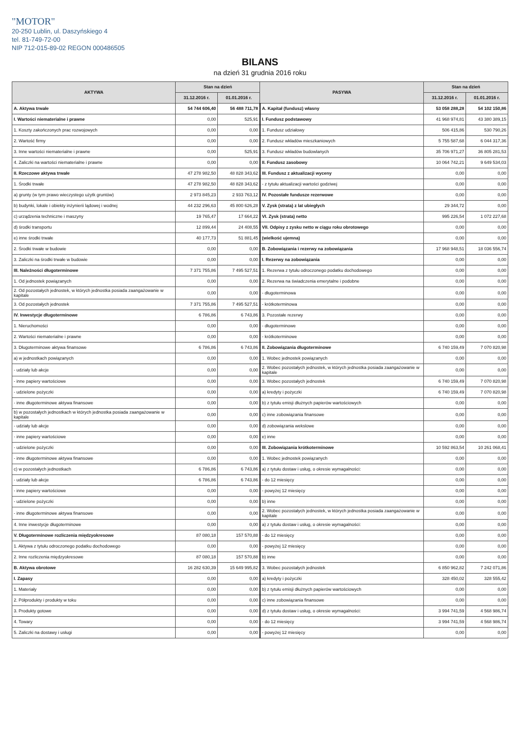"MOTOR"
20-250 Lublin, ul. Daszyńskiego 4
tel. 81-749-72-00
NIP 712-015-89-02 REGON 000486505
BILANS
na dzień 31 grudnia 2016 roku
| AKTYWA | Stan na dzień | | PASYWA | Stan na dzień | |
| --- | --- | --- | --- | --- | --- |
| | 31.12.2016 r. | 01.01.2016 r. | | 31.12.2016 r. | 01.01.2016 r. |
| A. Aktywa trwałe | 54 744 606,40 | 56 488 711,78 | A. Kapitał (fundusz) własny | 53 058 288,28 | 54 102 150,86 |
| I. Wartości niematerialne i prawne | 0,00 | 525,91 | I. Fundusz podstawowy | 41 968 974,81 | 43 380 389,15 |
| 1. Koszty zakończonych prac rozwojowych | 0,00 | 0,00 | 1. Fundusz udziałowy | 506 415,86 | 530 790,26 |
| 2. Wartość firmy | 0,00 | 0,00 | 2. Fundusz wkładów mieszkaniowych | 5 755 587,68 | 6 044 317,36 |
| 3. Inne wartości niematerialne i prawne | 0,00 | 525,91 | 3. Fundusz wkładów budowlanych | 35 706 971,27 | 36 805 281,53 |
| 4. Zaliczki na wartości niematerialne i prawne | 0,00 | 0,00 | II. Fundusz zasobowy | 10 064 742,21 | 9 649 534,03 |
| II. Rzeczowe aktywa trwałe | 47 278 982,50 | 48 828 343,62 | III. Fundusz z aktualizacji wyceny | 0,00 | 0,00 |
| 1. Środki trwałe | 47 278 982,50 | 48 828 343,62 | - z tytułu aktualizacji wartości godziwej | 0,00 | 0,00 |
| a) grunty (w tym prawo wieczystego użytk gruntów) | 2 973 845,23 | 2 933 763,12 | IV. Pozostałe fundusze rezerwowe | 0,00 | 0,00 |
| b) budynki, lokale i obiekty inżynierii lądowej i wodnej | 44 232 296,63 | 45 800 626,28 | V. Zysk (strata) z lat ubiegłych | 29 344,72 | 0,00 |
| c) urządzenia techniczne i maszyny | 19 765,47 | 17 664,22 | VI. Zysk (strata) netto | 995 226,54 | 1 072 227,68 |
| d) środki transportu | 12 899,44 | 24 408,55 | VII. Odpisy z zysku netto w ciągu roku obrotowego | 0,00 | 0,00 |
| e) inne środki trwałe | 40 177,73 | 51 881,45 | (wielkość ujemna) | 0,00 | 0,00 |
| 2. Środki trwałe w budowie | 0,00 | 0,00 | B. Zobowiązania i rezerwy na zobowiązania | 17 968 948,51 | 18 036 556,74 |
| 3. Zaliczki na środki trwałe w budowie | 0,00 | 0,00 | I. Rezerwy na zobowiązania | 0,00 | 0,00 |
| III. Należności długoterminowe | 7 371 755,86 | 7 495 527,51 | 1. Rezerwa z tytułu odroczonego podatku dochodowego | 0,00 | 0,00 |
| 1. Od jednostek powiązanych | 0,00 | 0,00 | 2. Rezerwa na świadczenia emerytalne i podobne | 0,00 | 0,00 |
| 2. Od pozostałych jednostek, w których jednostka posiada zaangażowanie w kapitale | 0,00 | 0,00 | - długoterminowa | 0,00 | 0,00 |
| 3. Od pozostałych jednostek | 7 371 755,86 | 7 495 527,51 | - krótkoterminowa | 0,00 | 0,00 |
| IV. Inwestycje długoterminowe | 6 786,86 | 6 743,86 | 3. Pozostałe rezerwy | 0,00 | 0,00 |
| 1. Nieruchomości | 0,00 | 0,00 | - długoterminowe | 0,00 | 0,00 |
| 2. Wartości niematerialne i prawne | 0,00 | 0,00 | - krótkoterminowe | 0,00 | 0,00 |
| 3. Długoterminowe aktywa finansowe | 6 786,86 | 6 743,86 | II. Zobowiązania długoterminowe | 6 740 159,49 | 7 070 820,98 |
| a) w jednostkach powiązanych | 0,00 | 0,00 | 1. Wobec jednostek powiązanych | 0,00 | 0,00 |
| - udziały lub akcje | 0,00 | 0,00 | 2. Wobec pozostałych jednostek, w których jednostka posiada zaangażowanie w kapitale | 0,00 | 0,00 |
| - inne papiery wartościowe | 0,00 | 0,00 | 3. Wobec pozostałych jednostek | 6 740 159,49 | 7 070 820,98 |
| - udzielone pożyczki | 0,00 | 0,00 | a) kredyty i pożyczki | 6 740 159,49 | 7 070 820,98 |
| - inne długoterminowe aktywa finansowe | 0,00 | 0,00 | b) z tytułu emisji dłużnych papierów wartościowych | 0,00 | 0,00 |
| b) w pozostałych jednostkach w których jednostka posiada zaangażowanie w kapitale | 0,00 | 0,00 | c) inne zobowiązania finansowe | 0,00 | 0,00 |
| - udziały lub akcje | 0,00 | 0,00 | d) zobowiązania wekslowe | 0,00 | 0,00 |
| - inne papiery wartościowe | 0,00 | 0,00 | e) inne | 0,00 | 0,00 |
| - udzielone pożyczki | 0,00 | 0,00 | III. Zobowiązania krótkoterminowe | 10 592 863,54 | 10 261 068,41 |
| - inne długoterminowe aktywa finansowe | 0,00 | 0,00 | 1. Wobec jednostek powiązanych | 0,00 | 0,00 |
| c) w pozostałych jednostkach | 6 786,86 | 6 743,86 | a) z tytułu dostaw i usług, o okresie wymagalności: | 0,00 | 0,00 |
| - udziały lub akcje | 6 786,86 | 6 743,86 | - do 12 miesięcy | 0,00 | 0,00 |
| - inne papiery wartościowe | 0,00 | 0,00 | - powyżej 12 miesięcy | 0,00 | 0,00 |
| - udzielone pożyczki | 0,00 | 0,00 | b) inne | 0,00 | 0,00 |
| - inne długoterminowe aktywa finansowe | 0,00 | 0,00 | 2. Wobec pozostałych jednostek, w których jednostka posiada zaangażowanie w kapitale | 0,00 | 0,00 |
| 4. Inne inwestycje długoterminowe | 0,00 | 0,00 | a) z tytułu dostaw i usług, o okresie wymagalności: | 0,00 | 0,00 |
| V. Długoterminowe rozliczenia międzyokresowe | 87 080,18 | 157 570,88 | - do 12 miesięcy | 0,00 | 0,00 |
| 1. Aktywa z tytułu odroczonego podatku dochodowego | 0,00 | 0,00 | - powyżej 12 miesięcy | 0,00 | 0,00 |
| 2. Inne rozliczenia międzyokresowe | 87 080,18 | 157 570,88 | b) inne | 0,00 | 0,00 |
| B. Aktywa obrotowe | 16 282 630,39 | 15 649 995,82 | 3. Wobec pozostałych jednostek | 6 850 962,82 | 7 242 071,86 |
| I. Zapasy | 0,00 | 0,00 | a) kredyty i pożyczki | 328 450,02 | 328 555,42 |
| 1. Materiały | 0,00 | 0,00 | b) z tytułu emisji dłużnych papierów wartościowych | 0,00 | 0,00 |
| 2. Półprodukty i produkty w toku | 0,00 | 0,00 | c) inne zobowiązania finansowe | 0,00 | 0,00 |
| 3. Produkty gotowe | 0,00 | 0,00 | d) z tytułu dostaw i usług, o okresie wymagalności: | 3 994 741,59 | 4 568 986,74 |
| 4. Towary | 0,00 | 0,00 | - do 12 miesięcy | 3 994 741,59 | 4 568 986,74 |
| 5. Zaliczki na dostawy i usługi | 0,00 | 0,00 | - powyżej 12 miesięcy | 0,00 | 0,00 |